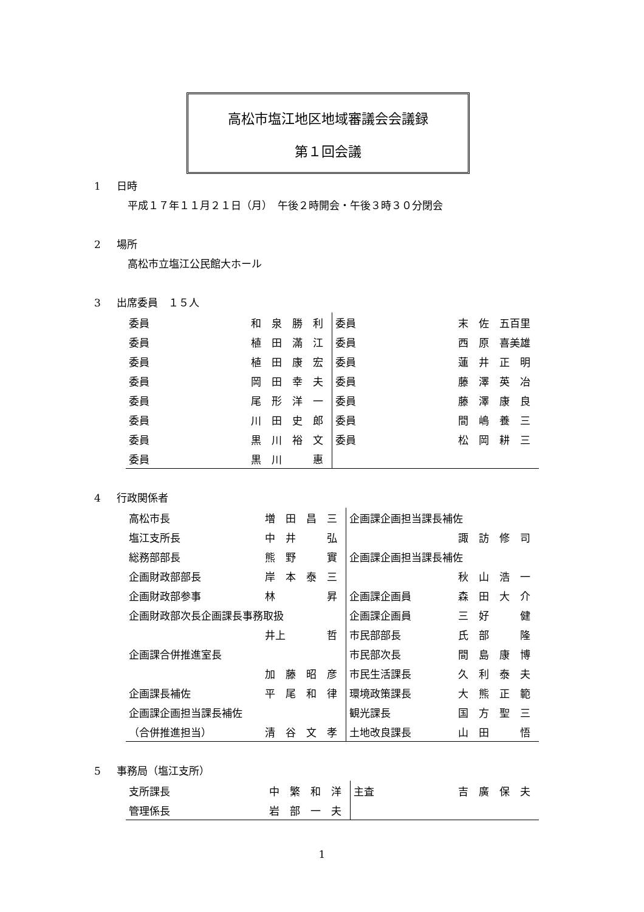高松市塩江地区地域審議会会議録
第１回会議
1 日時
平成１７年１１月２１日（月）　午後２時開会・午後３時３０分閉会
2 場所
高松市立塩江公民館大ホール
3 出席委員　１５人
| 委員 | 和 泉 勝 利 | 委員 | 末 佐 五百里 |
| 委員 | 植 田 滿 江 | 委員 | 西 原 喜美雄 |
| 委員 | 植 田 康 宏 | 委員 | 蓮 井 正 明 |
| 委員 | 岡 田 幸 夫 | 委員 | 藤 澤 英 冶 |
| 委員 | 尾 形 洋 一 | 委員 | 藤 澤 康 良 |
| 委員 | 川 田 史 郎 | 委員 | 間 嶋 養 三 |
| 委員 | 黒 川 裕 文 | 委員 | 松 岡 耕 三 |
| 委員 | 黒 川 惠 | | |
4 行政関係者
| 高松市長 | 増 田 昌 三 | 企画課企画担当課長補佐 | |
| 塩江支所長 | 中 井 弘 | | 諏 訪 修 司 |
| 総務部部長 | 熊 野 實 | 企画課企画担当課長補佐 | |
| 企画財政部部長 | 岸 本 泰 三 | | 秋 山 浩 一 |
| 企画財政部参事 | 林 昇 | 企画課企画員 | 森 田 大 介 |
| 企画財政部次長企画課長事務取扱 | | 企画課企画員 | 三 好 健 |
| | 井上 哲 | 市民部部長 | 氏 部 隆 |
| 企画課合併推進室長 | | 市民部次長 | 間 島 康 博 |
| | 加 藤 昭 彦 | 市民生活課長 | 久 利 泰 夫 |
| 企画課長補佐 | 平 尾 和 律 | 環境政策課長 | 大 熊 正 範 |
| 企画課企画担当課長補佐 | | 観光課長 | 国 方 聖 三 |
| （合併推進担当） | 清 谷 文 孝 | 土地改良課長 | 山 田 悟 |
5 事務局（塩江支所）
| 支所課長 | 中 繁 和 洋 | 主査 | 吉 廣 保 夫 |
| 管理係長 | 岩 部 一 夫 | | |
1